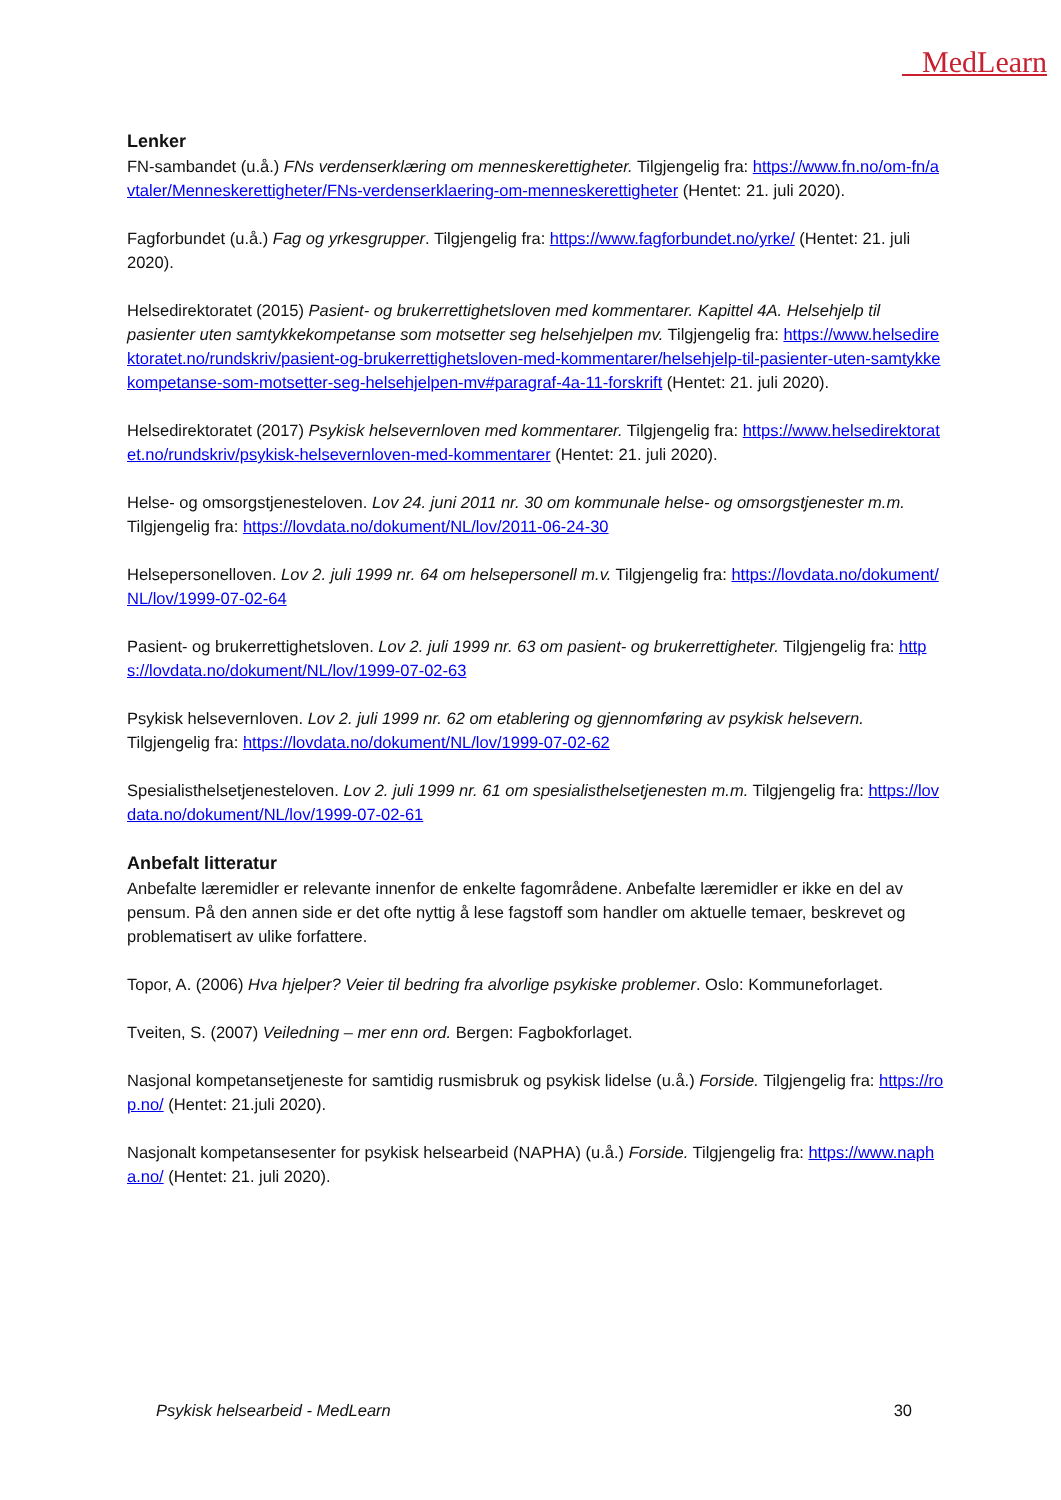MedLearn
Lenker
FN-sambandet (u.å.) FNs verdenserklæring om menneskerettigheter. Tilgjengelig fra: https://www.fn.no/om-fn/avtaler/Menneskerettigheter/FNs-verdenserklaering-om-menneskerettigheter (Hentet: 21. juli 2020).
Fagforbundet (u.å.) Fag og yrkesgrupper. Tilgjengelig fra: https://www.fagforbundet.no/yrke/ (Hentet: 21. juli 2020).
Helsedirektoratet (2015) Pasient- og brukerrettighetsloven med kommentarer. Kapittel 4A. Helsehjelp til pasienter uten samtykkekompetanse som motsetter seg helsehjelpen mv. Tilgjengelig fra: https://www.helsedirektoratet.no/rundskriv/pasient-og-brukerrettighetsloven-med-kommentarer/helsehjelp-til-pasienter-uten-samtykkekompetanse-som-motsetter-seg-helsehjelpen-mv#paragraf-4a-11-forskrift (Hentet: 21. juli 2020).
Helsedirektoratet (2017) Psykisk helsevernloven med kommentarer. Tilgjengelig fra: https://www.helsedirektoratet.no/rundskriv/psykisk-helsevernloven-med-kommentarer (Hentet: 21. juli 2020).
Helse- og omsorgstjenesteloven. Lov 24. juni 2011 nr. 30 om kommunale helse- og omsorgstjenester m.m. Tilgjengelig fra: https://lovdata.no/dokument/NL/lov/2011-06-24-30
Helsepersonelloven. Lov 2. juli 1999 nr. 64 om helsepersonell m.v. Tilgjengelig fra: https://lovdata.no/dokument/NL/lov/1999-07-02-64
Pasient- og brukerrettighetsloven. Lov 2. juli 1999 nr. 63 om pasient- og brukerrettigheter. Tilgjengelig fra: https://lovdata.no/dokument/NL/lov/1999-07-02-63
Psykisk helsevernloven. Lov 2. juli 1999 nr. 62 om etablering og gjennomføring av psykisk helsevern. Tilgjengelig fra: https://lovdata.no/dokument/NL/lov/1999-07-02-62
Spesialisthelsetjenesteloven. Lov 2. juli 1999 nr. 61 om spesialisthelsetjenesten m.m. Tilgjengelig fra: https://lovdata.no/dokument/NL/lov/1999-07-02-61
Anbefalt litteratur
Anbefalte læremidler er relevante innenfor de enkelte fagområdene. Anbefalte læremidler er ikke en del av pensum. På den annen side er det ofte nyttig å lese fagstoff som handler om aktuelle temaer, beskrevet og problematisert av ulike forfattere.
Topor, A. (2006) Hva hjelper? Veier til bedring fra alvorlige psykiske problemer. Oslo: Kommuneforlaget.
Tveiten, S. (2007) Veiledning – mer enn ord. Bergen: Fagbokforlaget.
Nasjonal kompetansetjeneste for samtidig rusmisbruk og psykisk lidelse (u.å.) Forside. Tilgjengelig fra: https://rop.no/ (Hentet: 21.juli 2020).
Nasjonalt kompetansesenter for psykisk helsearbeid (NAPHA) (u.å.) Forside. Tilgjengelig fra: https://www.napha.no/ (Hentet: 21. juli 2020).
Psykisk helsearbeid - MedLearn 30